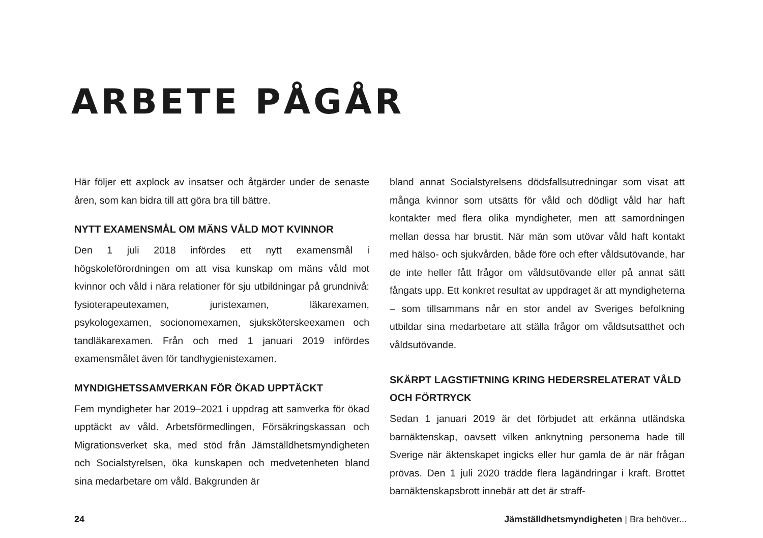ARBETE PÅGÅR
Här följer ett axplock av insatser och åtgärder under de senaste åren, som kan bidra till att göra bra till bättre.
NYTT EXAMENSMÅL OM MÄNS VÅLD MOT KVINNOR
Den 1 juli 2018 infördes ett nytt examensmål i högskoleförordningen om att visa kunskap om mäns våld mot kvinnor och våld i nära relationer för sju utbildningar på grundnivå: fysioterapeutexamen, juristexamen, läkarexamen, psykologexamen, socionomexamen, sjuksköterskeexamen och tandläkarexamen. Från och med 1 januari 2019 infördes examensmålet även för tandhygienistexamen.
MYNDIGHETSSAMVERKAN FÖR ÖKAD UPPTÄCKT
Fem myndigheter har 2019–2021 i uppdrag att samverka för ökad upptäckt av våld. Arbetsförmedlingen, Försäkringskassan och Migrationsverket ska, med stöd från Jämställdhetsmyndigheten och Socialstyrelsen, öka kunskapen och medvetenheten bland sina medarbetare om våld. Bakgrunden är
bland annat Socialstyrelsens dödsfallsutredningar som visat att många kvinnor som utsätts för våld och dödligt våld har haft kontakter med flera olika myndigheter, men att samordningen mellan dessa har brustit. När män som utövar våld haft kontakt med hälso- och sjukvården, både före och efter våldsutövande, har de inte heller fått frågor om våldsutövande eller på annat sätt fångats upp. Ett konkret resultat av uppdraget är att myndigheterna – som tillsammans når en stor andel av Sveriges befolkning utbildar sina medarbetare att ställa frågor om våldsutsatthet och våldsutövande.
SKÄRPT LAGSTIFTNING KRING HEDERSRELATERAT VÅLD OCH FÖRTRYCK
Sedan 1 januari 2019 är det förbjudet att erkänna utländska barnäktenskap, oavsett vilken anknytning personerna hade till Sverige när äktenskapet ingicks eller hur gamla de är när frågan prövas. Den 1 juli 2020 trädde flera lagändringar i kraft. Brottet barnäktenskapsbrott innebär att det är straff-
24 Jämställdhetsmyndigheten | Bra behöver...